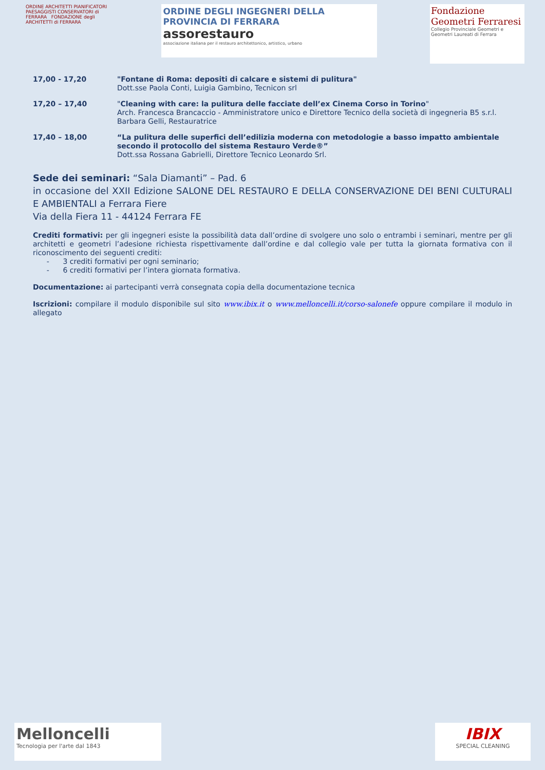ORDINE ARCHITETTI PIANIFICATORI PAESAGGISTI CONSERVATORI di FERRARA FONDAZIONE degli ARCHITETTI di FERRARA
ORDINE DEGLI INGEGNERI DELLA PROVINCIA DI FERRARA
assorestauro
associazione italiana per il restauro architettonico, artistico, urbano
Fondazione Geometri Ferraresi
Collegio Provinciale Geometri e Geometri Laureati di Ferrara
17,00 - 17,20 "Fontane di Roma: depositi di calcare e sistemi di pulitura"
Dott.sse Paola Conti, Luigia Gambino, Tecnicon srl
17,20 – 17,40 "Cleaning with care: la pulitura delle facciate dell’ex Cinema Corso in Torino"
Arch. Francesca Brancaccio - Amministratore unico e Direttore Tecnico della società di ingegneria B5 s.r.l.
Barbara Gelli, Restauratrice
17,40 – 18,00 “La pulitura delle superfici dell’edilizia moderna con metodologie a basso impatto ambientale secondo il protocollo del sistema Restauro Verde®”
Dott.ssa Rossana Gabrielli, Direttore Tecnico Leonardo Srl.
Sede dei seminari: “Sala Diamanti” – Pad. 6
in occasione del XXII Edizione SALONE DEL RESTAURO E DELLA CONSERVAZIONE DEI BENI CULTURALI E AMBIENTALI a Ferrara Fiere
Via della Fiera 11 - 44124 Ferrara FE
Crediti formativi: per gli ingegneri esiste la possibilità data dall’ordine di svolgere uno solo o entrambi i seminari, mentre per gli architetti e geometri l’adesione richiesta rispettivamente dall’ordine e dal collegio vale per tutta la giornata formativa con il riconoscimento dei seguenti crediti:
- 3 crediti formativi per ogni seminario;
- 6 crediti formativi per l’intera giornata formativa.
Documentazione: ai partecipanti verrà consegnata copia della documentazione tecnica
Iscrizioni: compilare il modulo disponibile sul sito www.ibix.it o www.melloncelli.it/corso-salonefe oppure compilare il modulo in allegato
Melloncelli
Tecnologia per l'arte dal 1843
IBIX
SPECIAL CLEANING